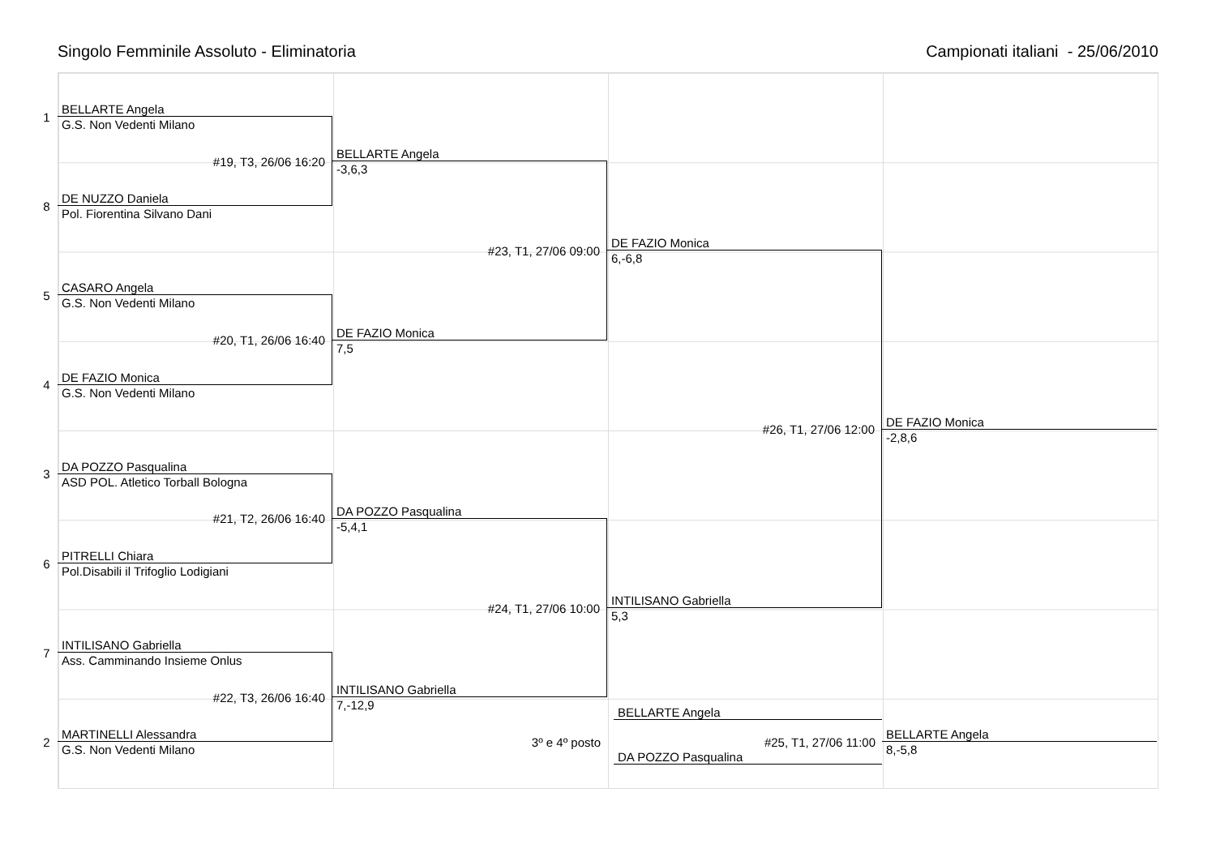Singolo Femminile Assoluto - Eliminatoria Campionati italiani - 25/06/2010
1
BELLARTE Angela
G.S. Non Vedenti Milano
#19, T3, 26/06 16:20
8
DE NUZZO Daniela
Pol. Fiorentina Silvano Dani
5
CASARO Angela
G.S. Non Vedenti Milano
#20, T1, 26/06 16:40
4
DE FAZIO Monica
G.S. Non Vedenti Milano
3
DA POZZO Pasqualina
ASD POL. Atletico Torball Bologna
#21, T2, 26/06 16:40
6
PITRELLI Chiara
Pol.Disabili il Trifoglio Lodigiani
7
INTILISANO Gabriella
Ass. Camminando Insieme Onlus
#22, T3, 26/06 16:40
2
MARTINELLI Alessandra
G.S. Non Vedenti Milano
BELLARTE Angela
-3,6,3
#23, T1, 27/06 09:00
DE FAZIO Monica
7,5
DA POZZO Pasqualina
-5,4,1
#24, T1, 27/06 10:00
INTILISANO Gabriella
7,-12,9
3º e 4º posto
DE FAZIO Monica
6,-6,8
#26, T1, 27/06 12:00
INTILISANO Gabriella
5,3
BELLARTE Angela
#25, T1, 27/06 11:00
DA POZZO Pasqualina
DE FAZIO Monica
-2,8,6
BELLARTE Angela
8,-5,8